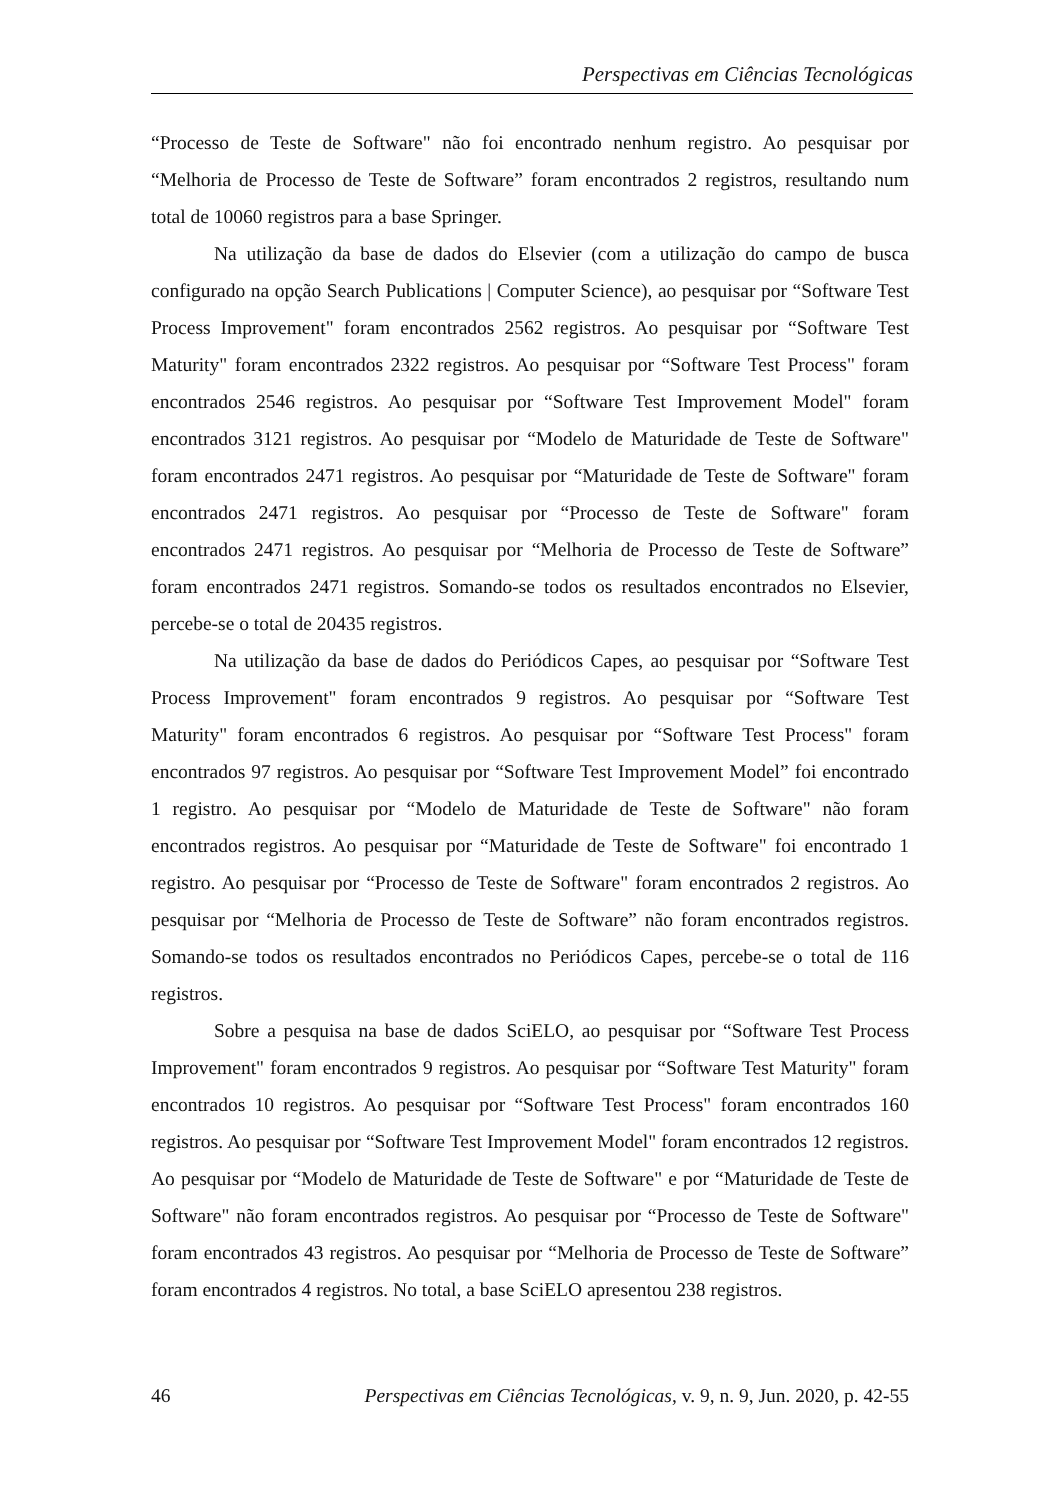Perspectivas em Ciências Tecnológicas
“Processo de Teste de Software" não foi encontrado nenhum registro. Ao pesquisar por “Melhoria de Processo de Teste de Software” foram encontrados 2 registros, resultando num total de 10060 registros para a base Springer.
Na utilização da base de dados do Elsevier (com a utilização do campo de busca configurado na opção Search Publications | Computer Science), ao pesquisar por “Software Test Process Improvement" foram encontrados 2562 registros. Ao pesquisar por “Software Test Maturity" foram encontrados 2322 registros. Ao pesquisar por “Software Test Process" foram encontrados 2546 registros. Ao pesquisar por “Software Test Improvement Model" foram encontrados 3121 registros. Ao pesquisar por “Modelo de Maturidade de Teste de Software" foram encontrados 2471 registros. Ao pesquisar por “Maturidade de Teste de Software" foram encontrados 2471 registros. Ao pesquisar por “Processo de Teste de Software" foram encontrados 2471 registros. Ao pesquisar por “Melhoria de Processo de Teste de Software” foram encontrados 2471 registros. Somando-se todos os resultados encontrados no Elsevier, percebe-se o total de 20435 registros.
Na utilização da base de dados do Periódicos Capes, ao pesquisar por “Software Test Process Improvement" foram encontrados 9 registros. Ao pesquisar por “Software Test Maturity" foram encontrados 6 registros. Ao pesquisar por “Software Test Process" foram encontrados 97 registros. Ao pesquisar por “Software Test Improvement Model” foi encontrado 1 registro. Ao pesquisar por “Modelo de Maturidade de Teste de Software" não foram encontrados registros. Ao pesquisar por “Maturidade de Teste de Software" foi encontrado 1 registro. Ao pesquisar por “Processo de Teste de Software" foram encontrados 2 registros. Ao pesquisar por “Melhoria de Processo de Teste de Software” não foram encontrados registros. Somando-se todos os resultados encontrados no Periódicos Capes, percebe-se o total de 116 registros.
Sobre a pesquisa na base de dados SciELO, ao pesquisar por “Software Test Process Improvement" foram encontrados 9 registros. Ao pesquisar por “Software Test Maturity" foram encontrados 10 registros. Ao pesquisar por “Software Test Process" foram encontrados 160 registros. Ao pesquisar por “Software Test Improvement Model" foram encontrados 12 registros. Ao pesquisar por “Modelo de Maturidade de Teste de Software" e por “Maturidade de Teste de Software" não foram encontrados registros. Ao pesquisar por “Processo de Teste de Software" foram encontrados 43 registros. Ao pesquisar por “Melhoria de Processo de Teste de Software” foram encontrados 4 registros. No total, a base SciELO apresentou 238 registros.
46 Perspectivas em Ciências Tecnológicas, v. 9, n. 9, Jun. 2020, p. 42-55